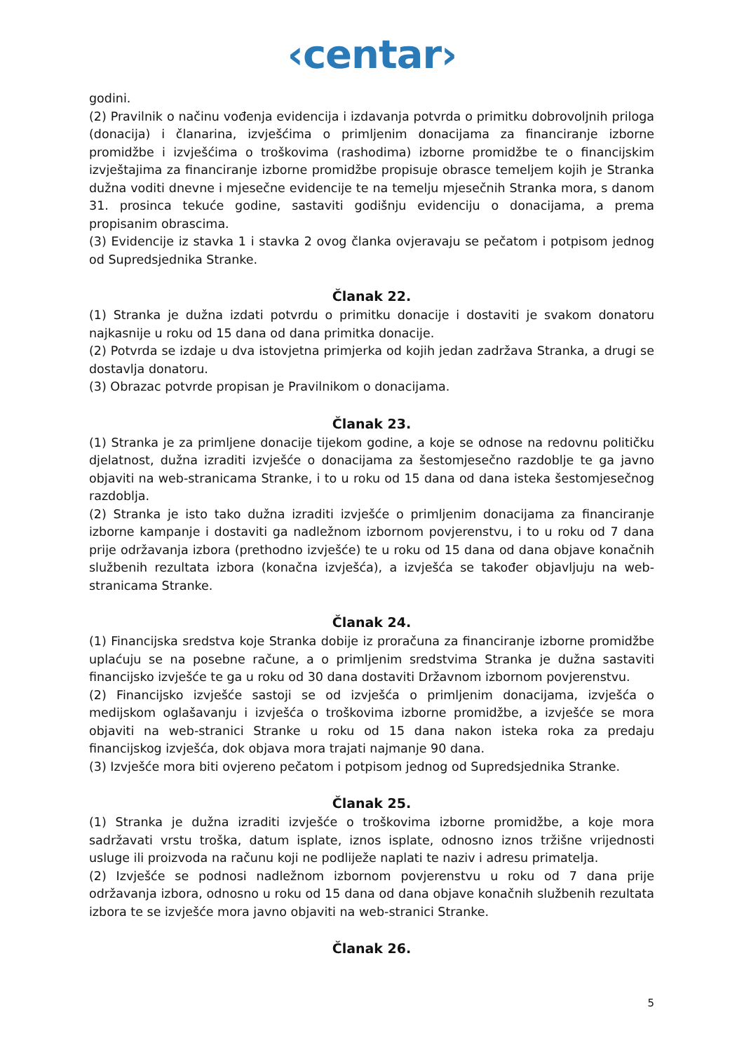‹centar›
godini.
(2) Pravilnik o načinu vođenja evidencija i izdavanja potvrda o primitku dobrovoljnih priloga (donacija) i članarina, izvješćima o primljenim donacijama za financiranje izborne promidžbe i izvješćima o troškovima (rashodima) izborne promidžbe te o financijskim izvještajima za financiranje izborne promidžbe propisuje obrasce temeljem kojih je Stranka dužna voditi dnevne i mjesečne evidencije te na temelju mjesečnih Stranka mora, s danom 31. prosinca tekuće godine, sastaviti godišnju evidenciju o donacijama, a prema propisanim obrascima.
(3) Evidencije iz stavka 1 i stavka 2 ovog članka ovjeravaju se pečatom i potpisom jednog od Supredsjednika Stranke.
Članak 22.
(1) Stranka je dužna izdati potvrdu o primitku donacije i dostaviti je svakom donatoru najkasnije u roku od 15 dana od dana primitka donacije.
(2) Potvrda se izdaje u dva istovjetna primjerka od kojih jedan zadržava Stranka, a drugi se dostavlja donatoru.
(3) Obrazac potvrde propisan je Pravilnikom o donacijama.
Članak 23.
(1) Stranka je za primljene donacije tijekom godine, a koje se odnose na redovnu političku djelatnost, dužna izraditi izvješće o donacijama za šestomjesečno razdoblje te ga javno objaviti na web-stranicama Stranke, i to u roku od 15 dana od dana isteka šestomjesečnog razdoblja.
(2) Stranka je isto tako dužna izraditi izvješće o primljenim donacijama za financiranje izborne kampanje i dostaviti ga nadležnom izbornom povjerenstvu, i to u roku od 7 dana prije održavanja izbora (prethodno izvješće) te u roku od 15 dana od dana objave konačnih službenih rezultata izbora (konačna izvješća), a izvješća se također objavljuju na web-stranicama Stranke.
Članak 24.
(1) Financijska sredstva koje Stranka dobije iz proračuna za financiranje izborne promidžbe uplaćuju se na posebne račune, a o primljenim sredstvima Stranka je dužna sastaviti financijsko izvješće te ga u roku od 30 dana dostaviti Državnom izbornom povjerenstvu.
(2) Financijsko izvješće sastoji se od izvješća o primljenim donacijama, izvješća o medijskom oglašavanju i izvješća o troškovima izborne promidžbe, a izvješće se mora objaviti na web-stranici Stranke u roku od 15 dana nakon isteka roka za predaju financijskog izvješća, dok objava mora trajati najmanje 90 dana.
(3) Izvješće mora biti ovjereno pečatom i potpisom jednog od Supredsjednika Stranke.
Članak 25.
(1) Stranka je dužna izraditi izvješće o troškovima izborne promidžbe, a koje mora sadržavati vrstu troška, datum isplate, iznos isplate, odnosno iznos tržišne vrijednosti usluge ili proizvoda na računu koji ne podliježe naplati te naziv i adresu primatelja.
(2) Izvješće se podnosi nadležnom izbornom povjerenstvu u roku od 7 dana prije održavanja izbora, odnosno u roku od 15 dana od dana objave konačnih službenih rezultata izbora te se izvješće mora javno objaviti na web-stranici Stranke.
Članak 26.
5